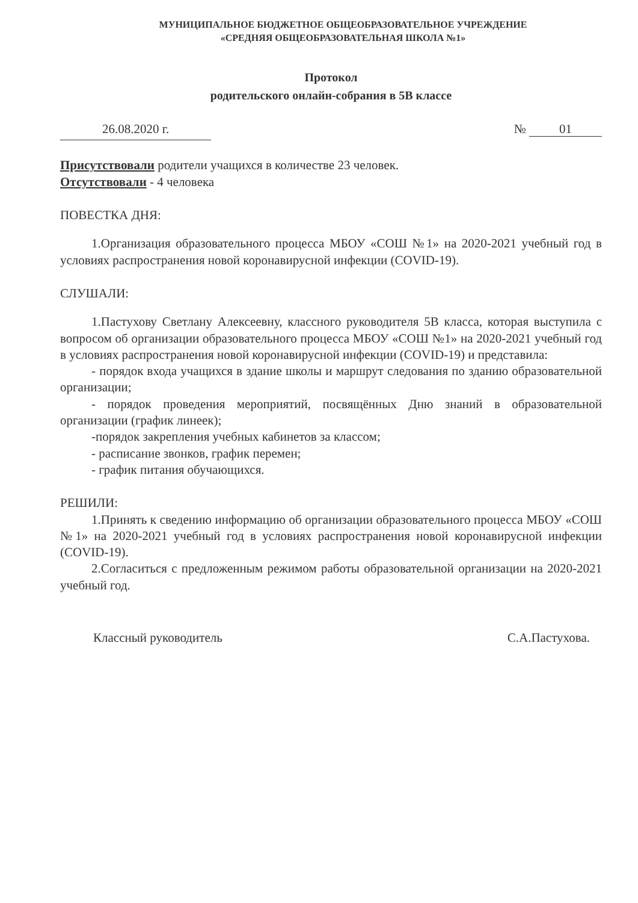МУНИЦИПАЛЬНОЕ БЮДЖЕТНОЕ ОБЩЕОБРАЗОВАТЕЛЬНОЕ УЧРЕЖДЕНИЕ
«СРЕДНЯЯ ОБЩЕОБРАЗОВАТЕЛЬНАЯ ШКОЛА №1»
Протокол
родительского онлайн-собрания в 5В классе
26.08.2020 г. № 01
Присутствовали родители учащихся в количестве 23 человек.
Отсутствовали - 4 человека
ПОВЕСТКА ДНЯ:
1.Организация образовательного процесса МБОУ «СОШ №1» на 2020-2021 учебный год в условиях распространения новой коронавирусной инфекции (COVID-19).
СЛУШАЛИ:
1.Пастухову Светлану Алексеевну, классного руководителя 5В класса, которая выступила с вопросом об организации образовательного процесса МБОУ «СОШ №1» на 2020-2021 учебный год в условиях распространения новой коронавирусной инфекции (COVID-19) и представила:
- порядок входа учащихся в здание школы и маршрут следования по зданию образовательной организации;
- порядок проведения мероприятий, посвящённых Дню знаний в образовательной организации (график линеек);
-порядок закрепления учебных кабинетов за классом;
- расписание звонков, график перемен;
- график питания обучающихся.
РЕШИЛИ:
1.Принять к сведению информацию об организации образовательного процесса МБОУ «СОШ №1» на 2020-2021 учебный год в условиях распространения новой коронавирусной инфекции (COVID-19).
2.Согласиться с предложенным режимом работы образовательной организации на 2020-2021 учебный год.
Классный руководитель С.А.Пастухова.